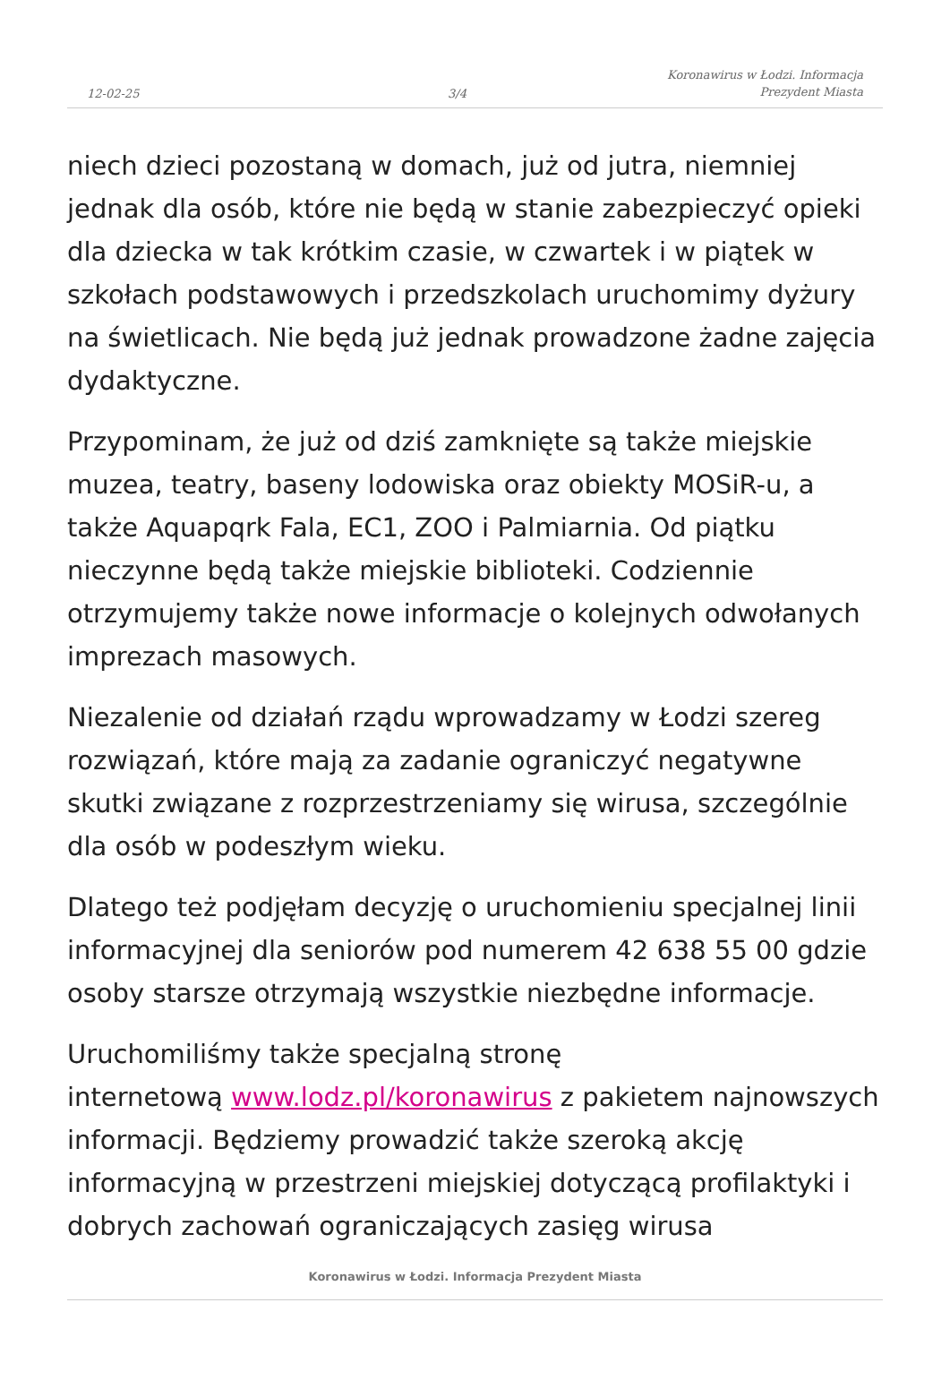12-02-25
3/4
Koronawirus w Łodzi. Informacja
Prezydent Miasta
niech dzieci pozostaną w domach, już od jutra, niemniej jednak dla osób, które nie będą w stanie zabezpieczyć opieki dla dziecka w tak krótkim czasie, w czwartek i w piątek w szkołach podstawowych i przedszkolach uruchomimy dyżury na świetlicach. Nie będą już jednak prowadzone żadne zajęcia dydaktyczne.
Przypominam, że już od dziś zamknięte są także miejskie muzea, teatry, baseny lodowiska oraz obiekty MOSiR-u, a także Aquapqrk Fala, EC1, ZOO i Palmiarnia. Od piątku nieczynne będą także miejskie biblioteki. Codziennie otrzymujemy także nowe informacje o kolejnych odwołanych imprezach masowych.
Niezalenie od działań rządu wprowadzamy w Łodzi szereg rozwiązań, które mają za zadanie ograniczyć negatywne skutki związane z rozprzestrzeniamy się wirusa, szczególnie dla osób w podeszłym wieku.
Dlatego też podjęłam decyzję o uruchomieniu specjalnej linii informacyjnej dla seniorów pod numerem 42 638 55 00 gdzie osoby starsze otrzymają wszystkie niezbędne informacje.
Uruchomiliśmy także specjalną stronę
internetową www.lodz.pl/koronawirus z pakietem najnowszych informacji. Będziemy prowadzić także szeroką akcję informacyjną w przestrzeni miejskiej dotyczącą profilaktyki i dobrych zachowań ograniczających zasięg wirusa
Koronawirus w Łodzi. Informacja Prezydent Miasta